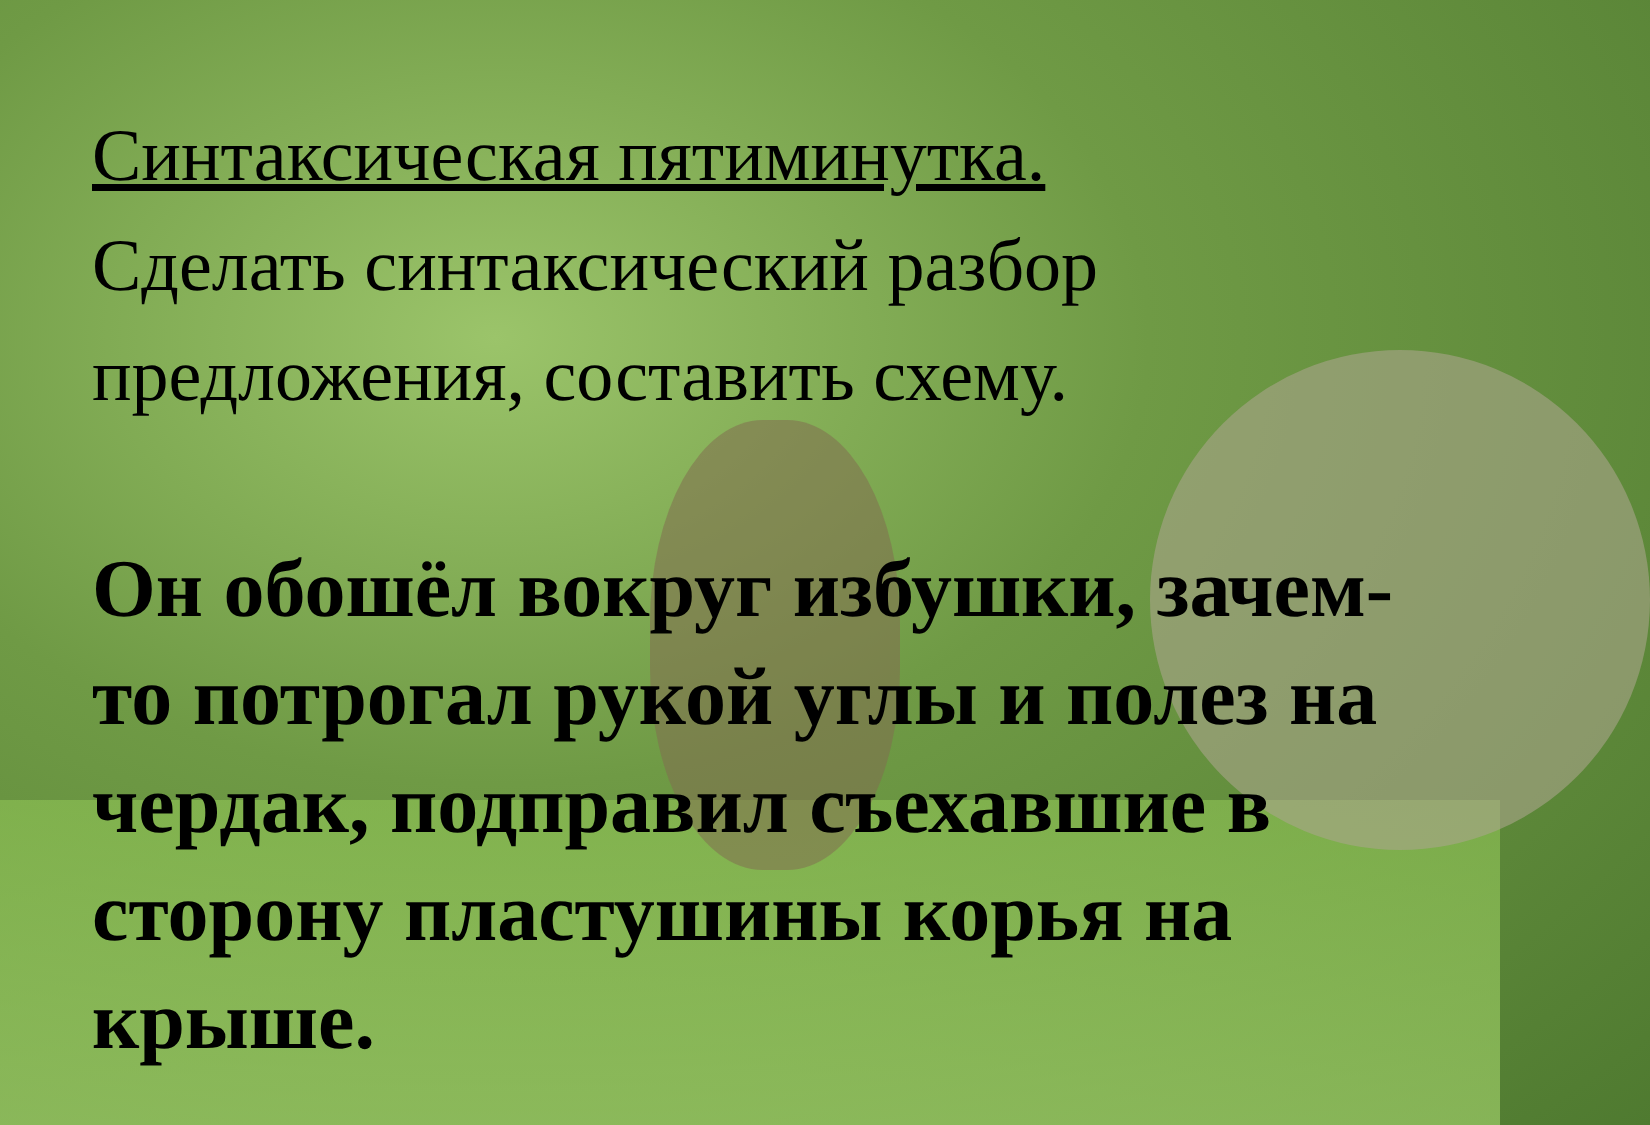Синтаксическая пятиминутка.
Сделать синтаксический разбор предложения, составить схему.
Он обошёл вокруг избушки, зачем-то потрогал рукой углы и полез на чердак, подправил съехавшие в сторону пластушины корья на крыше.